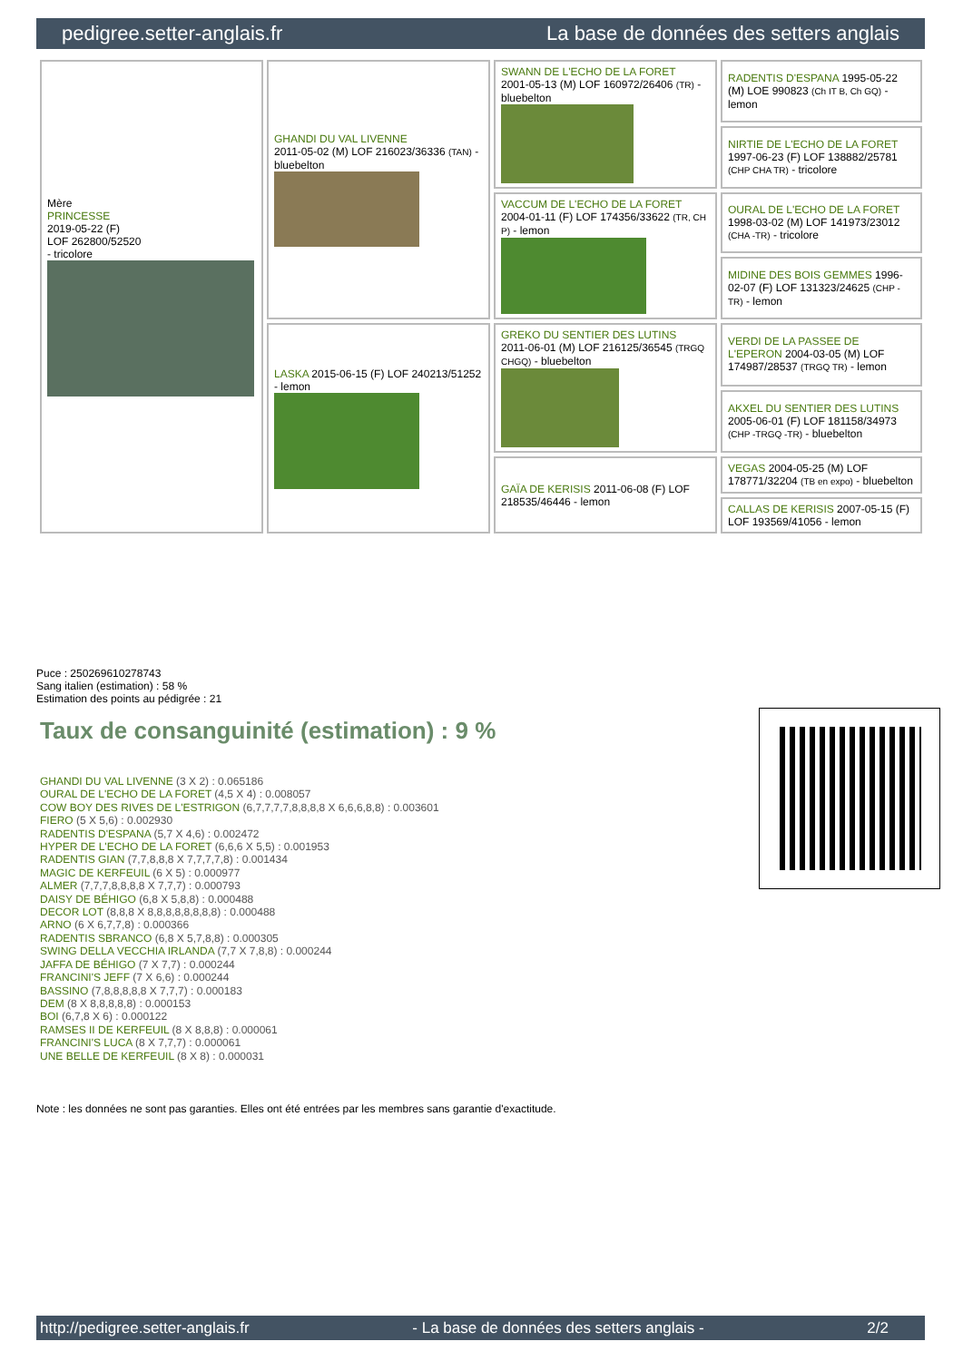pedigree.setter-anglais.fr La base de données des setters anglais
| Mère PRINCESSE 2019-05-22 (F) LOF 262800/52520 - tricolore | GHANDI DU VAL LIVENNE 2011-05-02 (M) LOF 216023/36336 (TAN) - bluebelton | SWANN DE L'ECHO DE LA FORET 2001-05-13 (M) LOF 160972/26406 (TR) - bluebelton | RADENTIS D'ESPANA 1995-05-22 (M) LOE 990823 (Ch IT B, Ch GQ) - lemon |
| | | | NIRTIE DE L'ECHO DE LA FORET 1997-06-23 (F) LOF 138882/25781 (CHP CHA TR) - tricolore |
| | | VACCUM DE L'ECHO DE LA FORET 2004-01-11 (F) LOF 174356/33622 (TR, CH P) - lemon | OURAL DE L'ECHO DE LA FORET 1998-03-02 (M) LOF 141973/23012 (CHA -TR) - tricolore |
| | | | MIDINE DES BOIS GEMMES 1996-02-07 (F) LOF 131323/24625 (CHP -TR) - lemon |
| | LASKA 2015-06-15 (F) LOF 240213/51252 - lemon | GREKO DU SENTIER DES LUTINS 2011-06-01 (M) LOF 216125/36545 (TRGQ CHGQ) - bluebelton | VERDI DE LA PASSEE DE L'EPERON 2004-03-05 (M) LOF 174987/28537 (TRGQ TR) - lemon |
| | | | AKXEL DU SENTIER DES LUTINS 2005-06-01 (F) LOF 181158/34973 (CHP -TRGQ -TR) - bluebelton |
| | | GAÏA DE KERISIS 2011-06-08 (F) LOF 218535/46446 - lemon | VEGAS 2004-05-25 (M) LOF 178771/32204 (TB en expo) - bluebelton |
| | | | CALLAS DE KERISIS 2007-05-15 (F) LOF 193569/41056 - lemon |
Puce : 250269610278743
Sang italien (estimation) : 58 %
Estimation des points au pédigrée : 21
Taux de consanguinité (estimation) : 9 %
GHANDI DU VAL LIVENNE (3 X 2) : 0.065186
OURAL DE L'ECHO DE LA FORET (4,5 X 4) : 0.008057
COW BOY DES RIVES DE L'ESTRIGON (6,7,7,7,7,8,8,8,8 X 6,6,6,8,8) : 0.003601
FIERO (5 X 5,6) : 0.002930
RADENTIS D'ESPANA (5,7 X 4,6) : 0.002472
HYPER DE L'ECHO DE LA FORET (6,6,6 X 5,5) : 0.001953
RADENTIS GIAN (7,7,8,8,8 X 7,7,7,7,8) : 0.001434
MAGIC DE KERFEUIL (6 X 5) : 0.000977
ALMER (7,7,7,8,8,8,8 X 7,7,7) : 0.000793
DAISY DE BÉHIGO (6,8 X 5,8,8) : 0.000488
DECOR LOT (8,8,8 X 8,8,8,8,8,8,8,8) : 0.000488
ARNO (6 X 6,7,7,8) : 0.000366
RADENTIS SBRANCO (6,8 X 5,7,8,8) : 0.000305
SWING DELLA VECCHIA IRLANDA (7,7 X 7,8,8) : 0.000244
JAFFA DE BÉHIGO (7 X 7,7) : 0.000244
FRANCINI'S JEFF (7 X 6,6) : 0.000244
BASSINO (7,8,8,8,8,8 X 7,7,7) : 0.000183
DEM (8 X 8,8,8,8,8) : 0.000153
BOI (6,7,8 X 6) : 0.000122
RAMSES II DE KERFEUIL (8 X 8,8,8) : 0.000061
FRANCINI'S LUCA (8 X 7,7,7) : 0.000061
UNE BELLE DE KERFEUIL (8 X 8) : 0.000031
Note : les données ne sont pas garanties. Elles ont été entrées par les membres sans garantie d'exactitude.
http://pedigree.setter-anglais.fr - La base de données des setters anglais - 2/2